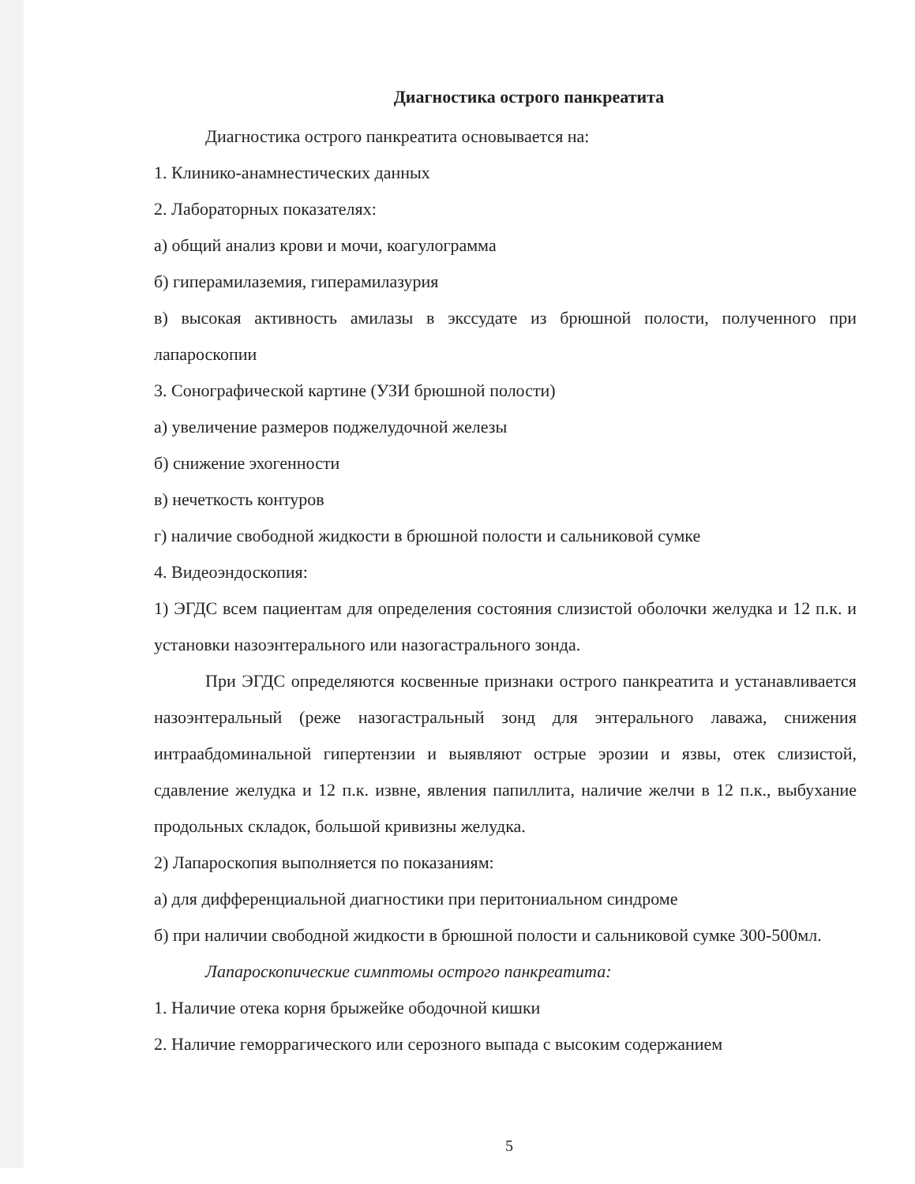Диагностика острого панкреатита
Диагностика острого панкреатита основывается на:
1. Клинико-анамнестических данных
2. Лабораторных показателях:
а) общий анализ крови и мочи, коагулограмма
б) гиперамилаземия, гиперамилазурия
в) высокая активность амилазы в экссудате из брюшной полости, полученного при лапароскопии
3. Сонографической картине (УЗИ брюшной полости)
а) увеличение размеров поджелудочной железы
б) снижение эхогенности
в) нечеткость контуров
г) наличие свободной жидкости в брюшной полости и сальниковой сумке
4. Видеоэндоскопия:
1) ЭГДС всем пациентам для определения состояния слизистой оболочки желудка и 12 п.к. и установки назоэнтерального или назогастрального зонда.
При ЭГДС определяются косвенные признаки острого панкреатита и устанавливается назоэнтеральный (реже назогастральный зонд для энтерального лаважа, снижения интраабдоминальной гипертензии и выявляют острые эрозии и язвы, отек слизистой, сдавление желудка и 12 п.к. извне, явления папиллита, наличие желчи в 12 п.к., выбухание продольных складок, большой кривизны желудка.
2) Лапароскопия выполняется по показаниям:
а) для дифференциальной диагностики при перитониальном синдроме
б) при наличии свободной жидкости в брюшной полости и сальниковой сумке 300-500мл.
Лапароскопические симптомы острого панкреатита:
1. Наличие отека корня брыжейке ободочной кишки
2. Наличие геморрагического или серозного выпада с высоким содержанием
5